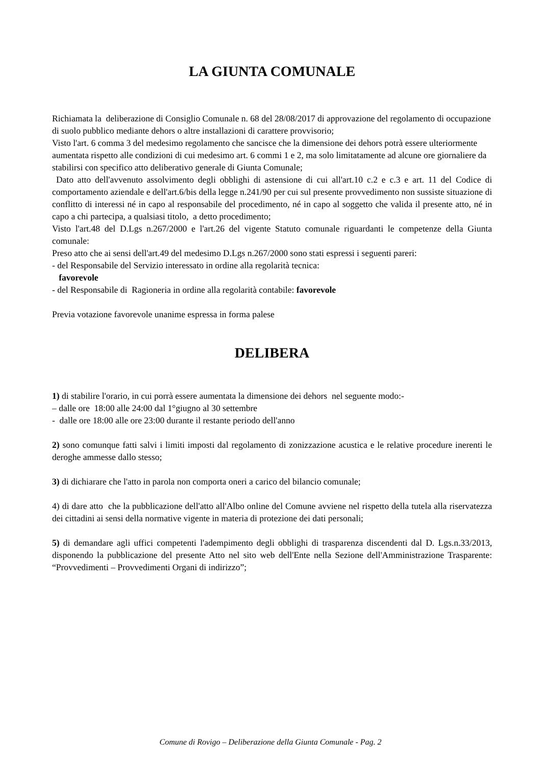LA GIUNTA COMUNALE
Richiamata la deliberazione di Consiglio Comunale n. 68 del 28/08/2017 di approvazione del regolamento di occupazione di suolo pubblico mediante dehors o altre installazioni di carattere provvisorio;
Visto l'art. 6 comma 3 del medesimo regolamento che sancisce che la dimensione dei dehors potrà essere ulteriormente aumentata rispetto alle condizioni di cui medesimo art. 6 commi 1 e 2, ma solo limitatamente ad alcune ore giornaliere da stabilirsi con specifico atto deliberativo generale di Giunta Comunale;
Dato atto dell'avvenuto assolvimento degli obblighi di astensione di cui all'art.10 c.2 e c.3 e art. 11 del Codice di comportamento aziendale e dell'art.6/bis della legge n.241/90 per cui sul presente provvedimento non sussiste situazione di conflitto di interessi né in capo al responsabile del procedimento, né in capo al soggetto che valida il presente atto, né in capo a chi partecipa, a qualsiasi titolo, a detto procedimento;
Visto l'art.48 del D.Lgs n.267/2000 e l'art.26 del vigente Statuto comunale riguardanti le competenze della Giunta comunale:
Preso atto che ai sensi dell'art.49 del medesimo D.Lgs n.267/2000 sono stati espressi i seguenti pareri:
- del Responsabile del Servizio interessato in ordine alla regolarità tecnica:
favorevole
- del Responsabile di Ragioneria in ordine alla regolarità contabile: favorevole
Previa votazione favorevole unanime espressa in forma palese
DELIBERA
1) di stabilire l'orario, in cui porrà essere aumentata la dimensione dei dehors nel seguente modo:-
– dalle ore 18:00 alle 24:00 dal 1°giugno al 30 settembre
- dalle ore 18:00 alle ore 23:00 durante il restante periodo dell'anno
2) sono comunque fatti salvi i limiti imposti dal regolamento di zonizzazione acustica e le relative procedure inerenti le deroghe ammesse dallo stesso;
3) di dichiarare che l'atto in parola non comporta oneri a carico del bilancio comunale;
4) di dare atto che la pubblicazione dell'atto all'Albo online del Comune avviene nel rispetto della tutela alla riservatezza dei cittadini ai sensi della normative vigente in materia di protezione dei dati personali;
5) di demandare agli uffici competenti l'adempimento degli obblighi di trasparenza discendenti dal D. Lgs.n.33/2013, disponendo la pubblicazione del presente Atto nel sito web dell'Ente nella Sezione dell'Amministrazione Trasparente: “Provvedimenti – Provvedimenti Organi di indirizzo”;
Comune di Rovigo – Deliberazione della Giunta Comunale - Pag. 2